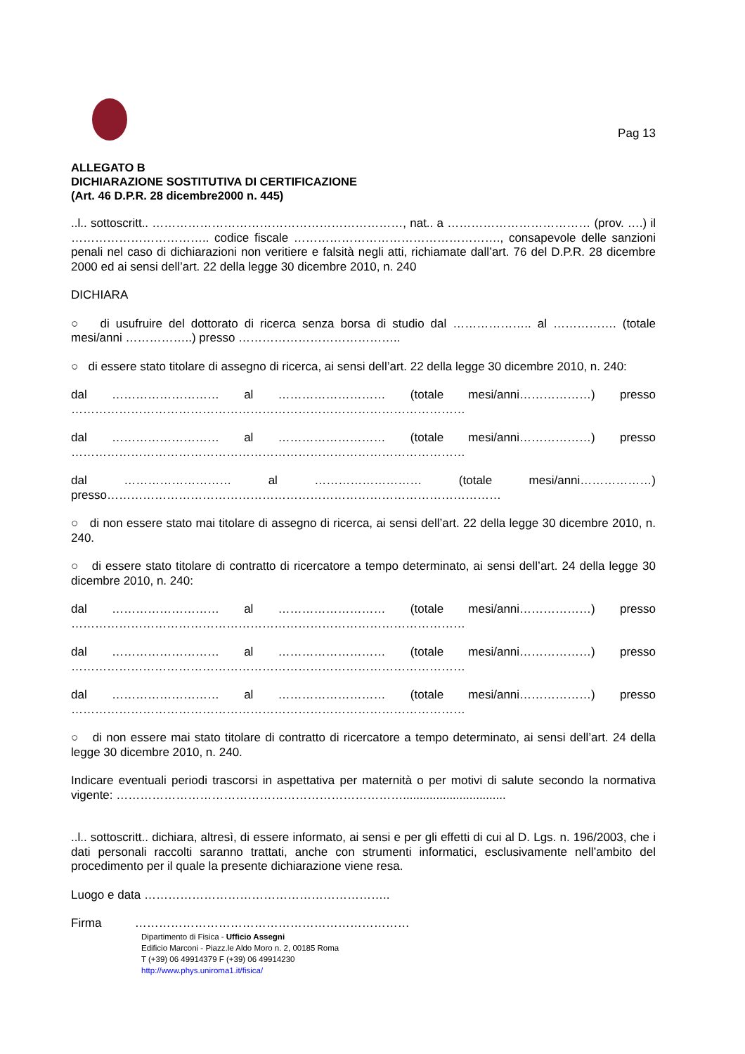Pag 13
ALLEGATO B
DICHIARAZIONE SOSTITUTIVA DI CERTIFICAZIONE
(Art. 46 D.P.R. 28 dicembre2000 n. 445)
..l.. sottoscritt.. ………………………………………………………, nat.. a ……………………………… (prov. ….) il …………………………….. codice fiscale ……………………………………………., consapevole delle sanzioni penali nel caso di dichiarazioni non veritiere e falsità negli atti, richiamate dall’art. 76 del D.P.R. 28 dicembre 2000 ed ai sensi dell’art. 22 della legge 30 dicembre 2010, n. 240
DICHIARA
○ di usufruire del dottorato di ricerca senza borsa di studio dal ……………….. al ……………. (totale mesi/anni ……………..) presso …………………………………..
○ di essere stato titolare di assegno di ricerca, ai sensi dell’art. 22 della legge 30 dicembre 2010, n. 240:
dal ……………………… al ……………………… (totale mesi/anni………………) presso ………………………………………………………………………………………
dal ……………………… al ……………………… (totale mesi/anni………………) presso ………………………………………………………………………………………
dal ……………………… al ……………………… (totale mesi/anni………………) presso………………………………………………………………………………………
○ di non essere stato mai titolare di assegno di ricerca, ai sensi dell’art. 22 della legge 30 dicembre 2010, n. 240.
○ di essere stato titolare di contratto di ricercatore a tempo determinato, ai sensi dell’art. 24 della legge 30 dicembre 2010, n. 240:
dal ……………………… al ……………………… (totale mesi/anni………………) presso ………………………………………………………………………………………
dal ……………………… al ……………………… (totale mesi/anni………………) presso ………………………………………………………………………………………
dal ……………………… al ……………………… (totale mesi/anni………………) presso ………………………………………………………………………………………
○ di non essere mai stato titolare di contratto di ricercatore a tempo determinato, ai sensi dell’art. 24 della legge 30 dicembre 2010, n. 240.
Indicare eventuali periodi trascorsi in aspettativa per maternità o per motivi di salute secondo la normativa vigente: ………………………………………………………………...............................
..l.. sottoscritt.. dichiara, altresì, di essere informato, ai sensi e per gli effetti di cui al D. Lgs. n. 196/2003, che i dati personali raccolti saranno trattati, anche con strumenti informatici, esclusivamente nell’ambito del procedimento per il quale la presente dichiarazione viene resa.
Luogo e data ……………………………………………………..
Firma ……………………………………………………………
Dipartimento di Fisica - Ufficio Assegni
Edificio Marconi - Piazz.le Aldo Moro n. 2, 00185 Roma
T (+39) 06 49914379 F (+39) 06 49914230
http://www.phys.uniroma1.it/fisica/